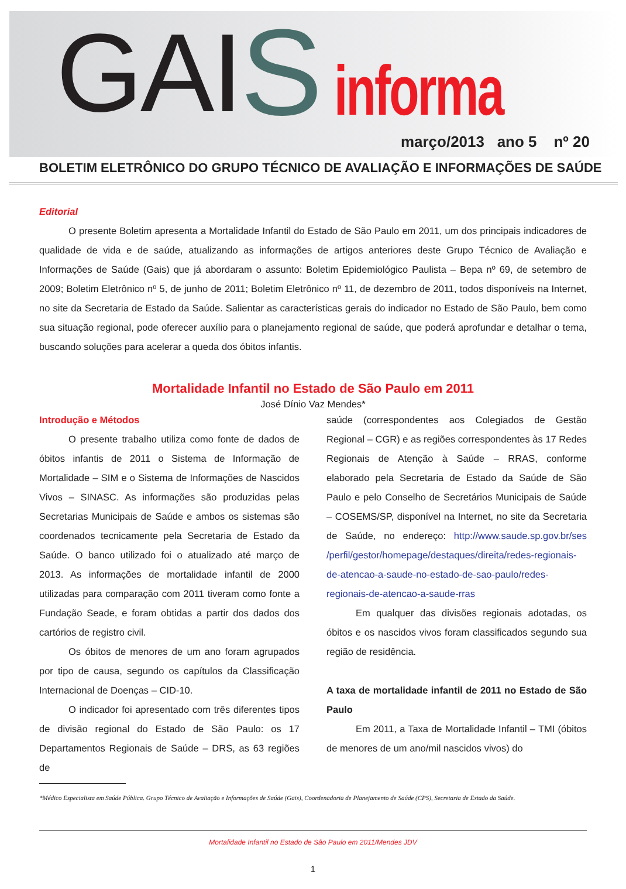GAI S informa
março/2013 ano 5 nº 20
BOLETIM ELETRÔNICO DO GRUPO TÉCNICO DE AVALIAÇÃO E INFORMAÇÕES DE SAÚDE
Editorial
O presente Boletim apresenta a Mortalidade Infantil do Estado de São Paulo em 2011, um dos principais indicadores de qualidade de vida e de saúde, atualizando as informações de artigos anteriores deste Grupo Técnico de Avaliação e Informações de Saúde (Gais) que já abordaram o assunto: Boletim Epidemiológico Paulista – Bepa nº 69, de setembro de 2009; Boletim Eletrônico nº 5, de junho de 2011; Boletim Eletrônico nº 11, de dezembro de 2011, todos disponíveis na Internet, no site da Secretaria de Estado da Saúde. Salientar as características gerais do indicador no Estado de São Paulo, bem como sua situação regional, pode oferecer auxílio para o planejamento regional de saúde, que poderá aprofundar e detalhar o tema, buscando soluções para acelerar a queda dos óbitos infantis.
Mortalidade Infantil no Estado de São Paulo em 2011
José Dínio Vaz Mendes*
Introdução e Métodos
O presente trabalho utiliza como fonte de dados de óbitos infantis de 2011 o Sistema de Informação de Mortalidade – SIM e o Sistema de Informações de Nascidos Vivos – SINASC. As informações são produzidas pelas Secretarias Municipais de Saúde e ambos os sistemas são coordenados tecnicamente pela Secretaria de Estado da Saúde. O banco utilizado foi o atualizado até março de 2013. As informações de mortalidade infantil de 2000 utilizadas para comparação com 2011 tiveram como fonte a Fundação Seade, e foram obtidas a partir dos dados dos cartórios de registro civil.
Os óbitos de menores de um ano foram agrupados por tipo de causa, segundo os capítulos da Classificação Internacional de Doenças – CID-10.
O indicador foi apresentado com três diferentes tipos de divisão regional do Estado de São Paulo: os 17 Departamentos Regionais de Saúde – DRS, as 63 regiões de
saúde (correspondentes aos Colegiados de Gestão Regional – CGR) e as regiões correspondentes às 17 Redes Regionais de Atenção à Saúde – RRAS, conforme elaborado pela Secretaria de Estado da Saúde de São Paulo e pelo Conselho de Secretários Municipais de Saúde – COSEMS/SP, disponível na Internet, no site da Secretaria de Saúde, no endereço: http://www.saude.sp.gov.br/ses /perfil/gestor/homepage/destaques/direita/redes-regionais-de-atencao-a-saude-no-estado-de-sao-paulo/redes-regionais-de-atencao-a-saude-rras
Em qualquer das divisões regionais adotadas, os óbitos e os nascidos vivos foram classificados segundo sua região de residência.
A taxa de mortalidade infantil de 2011 no Estado de São Paulo
Em 2011, a Taxa de Mortalidade Infantil – TMI (óbitos de menores de um ano/mil nascidos vivos) do
*Médico Especialista em Saúde Pública. Grupo Técnico de Avaliação e Informações de Saúde (Gais), Coordenadoria de Planejamento de Saúde (CPS), Secretaria de Estado da Saúde.
Mortalidade Infantil no Estado de São Paulo em 2011/Mendes JDV
1